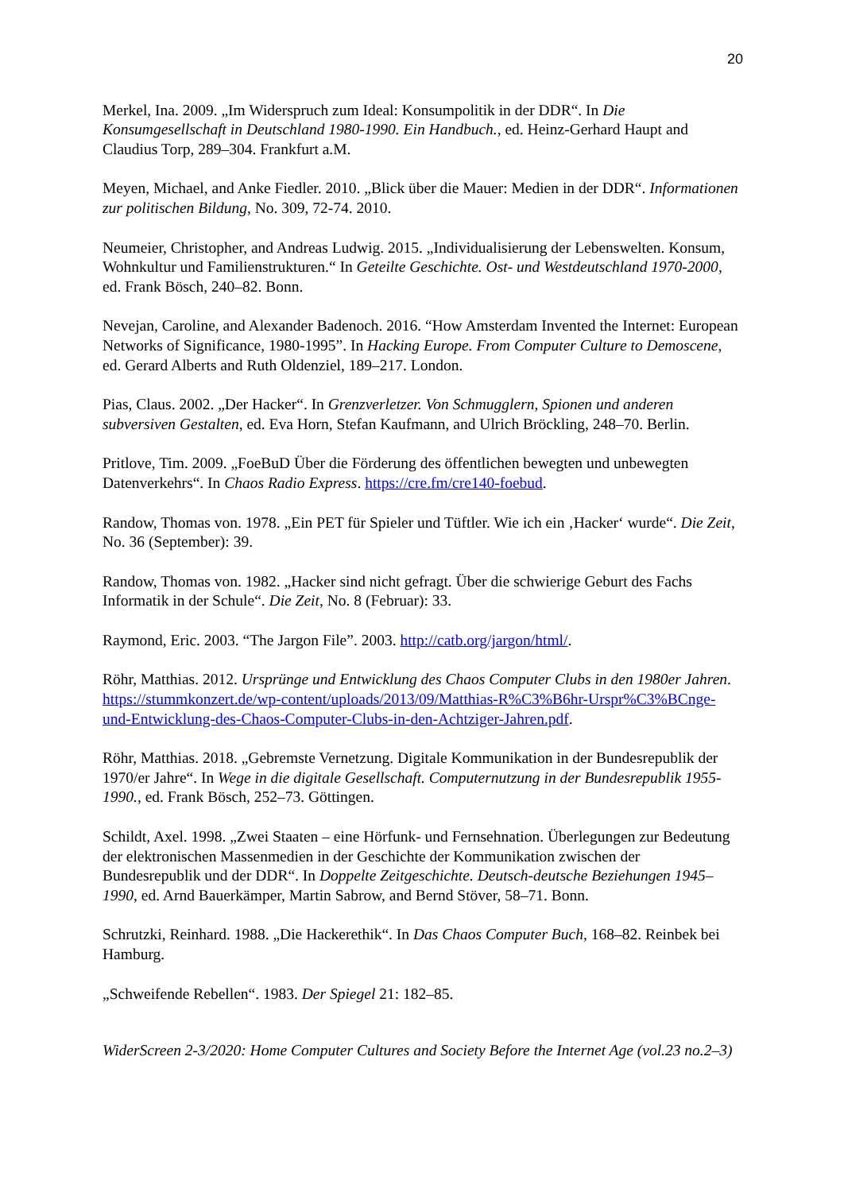20
Merkel, Ina. 2009. „Im Widerspruch zum Ideal: Konsumpolitik in der DDR“. In Die Konsumgesellschaft in Deutschland 1980-1990. Ein Handbuch., ed. Heinz-Gerhard Haupt and Claudius Torp, 289–304. Frankfurt a.M.
Meyen, Michael, and Anke Fiedler. 2010. „Blick über die Mauer: Medien in der DDR“. Informationen zur politischen Bildung, No. 309, 72-74. 2010.
Neumeier, Christopher, and Andreas Ludwig. 2015. „Individualisierung der Lebenswelten. Konsum, Wohnkultur und Familienstrukturen.“ In Geteilte Geschichte. Ost- und Westdeutschland 1970-2000, ed. Frank Bösch, 240–82. Bonn.
Nevejan, Caroline, and Alexander Badenoch. 2016. “How Amsterdam Invented the Internet: European Networks of Significance, 1980-1995”. In Hacking Europe. From Computer Culture to Demoscene, ed. Gerard Alberts and Ruth Oldenziel, 189–217. London.
Pias, Claus. 2002. „Der Hacker“. In Grenzverletzer. Von Schmugglern, Spionen und anderen subversiven Gestalten, ed. Eva Horn, Stefan Kaufmann, and Ulrich Bröckling, 248–70. Berlin.
Pritlove, Tim. 2009. „FoeBuD Über die Förderung des öffentlichen bewegten und unbewegten Datenverkehrs“. In Chaos Radio Express. https://cre.fm/cre140-foebud.
Randow, Thomas von. 1978. „Ein PET für Spieler und Tüftler. Wie ich ein ‚Hacker‘ wurde“. Die Zeit, No. 36 (September): 39.
Randow, Thomas von. 1982. „Hacker sind nicht gefragt. Über die schwierige Geburt des Fachs Informatik in der Schule“. Die Zeit, No. 8 (Februar): 33.
Raymond, Eric. 2003. “The Jargon File”. 2003. http://catb.org/jargon/html/.
Röhr, Matthias. 2012. Ursprünge und Entwicklung des Chaos Computer Clubs in den 1980er Jahren. https://stummkonzert.de/wp-content/uploads/2013/09/Matthias-R%C3%B6hr-Urspr%C3%BCnge-und-Entwicklung-des-Chaos-Computer-Clubs-in-den-Achtziger-Jahren.pdf.
Röhr, Matthias. 2018. „Gebremste Vernetzung. Digitale Kommunikation in der Bundesrepublik der 1970/er Jahre“. In Wege in die digitale Gesellschaft. Computernutzung in der Bundesrepublik 1955-1990., ed. Frank Bösch, 252–73. Göttingen.
Schildt, Axel. 1998. „Zwei Staaten – eine Hörfunk- und Fernsehnation. Überlegungen zur Bedeutung der elektronischen Massenmedien in der Geschichte der Kommunikation zwischen der Bundesrepublik und der DDR“. In Doppelte Zeitgeschichte. Deutsch-deutsche Beziehungen 1945–1990, ed. Arnd Bauerkämper, Martin Sabrow, and Bernd Stöver, 58–71. Bonn.
Schrutzki, Reinhard. 1988. „Die Hackerethik“. In Das Chaos Computer Buch, 168–82. Reinbek bei Hamburg.
„Schweifende Rebellen“. 1983. Der Spiegel 21: 182–85.
WiderScreen 2-3/2020: Home Computer Cultures and Society Before the Internet Age (vol.23 no.2–3)